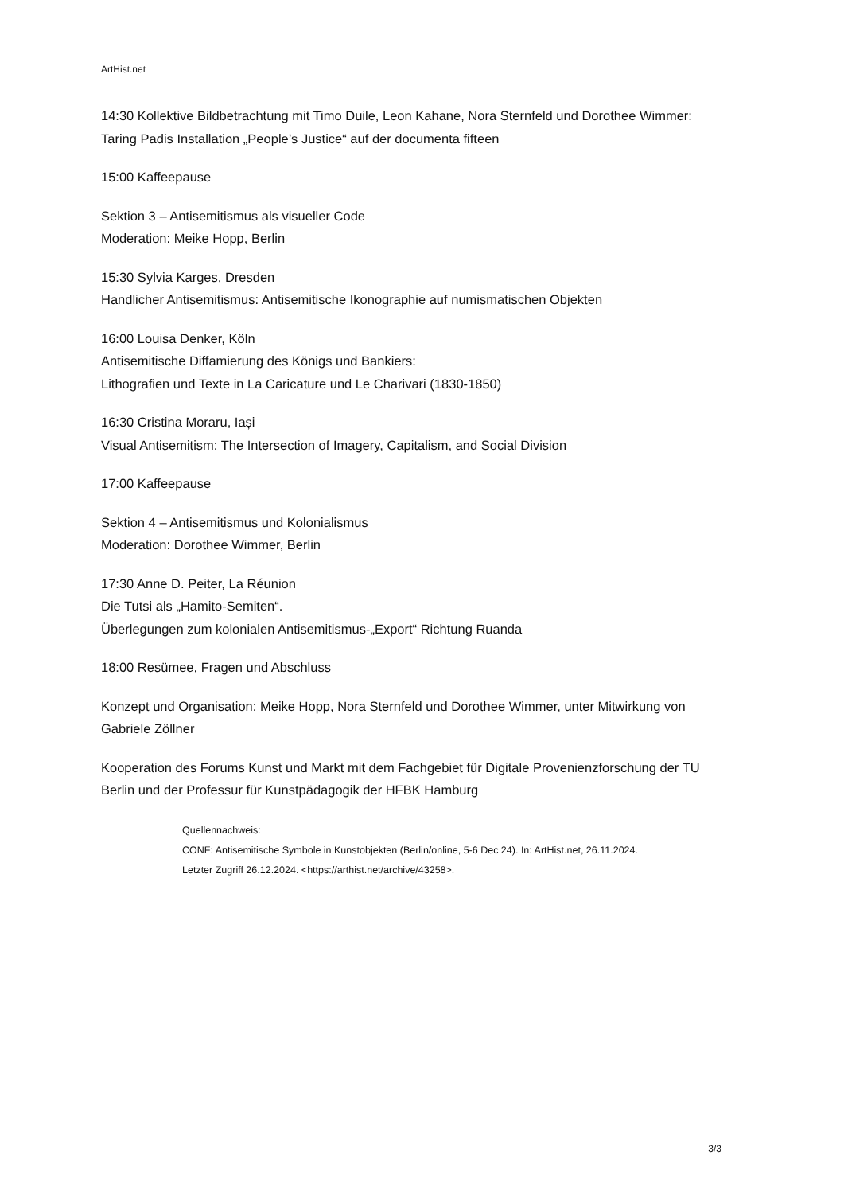ArtHist.net
14:30 Kollektive Bildbetrachtung mit Timo Duile, Leon Kahane, Nora Sternfeld und Dorothee Wimmer: Taring Padis Installation „People’s Justice“ auf der documenta fifteen
15:00 Kaffeepause
Sektion 3 – Antisemitismus als visueller Code
Moderation: Meike Hopp, Berlin
15:30 Sylvia Karges, Dresden
Handlicher Antisemitismus: Antisemitische Ikonographie auf numismatischen Objekten
16:00 Louisa Denker, Köln
Antisemitische Diffamierung des Königs und Bankiers:
Lithografien und Texte in La Caricature und Le Charivari (1830-1850)
16:30 Cristina Moraru, Iași
Visual Antisemitism: The Intersection of Imagery, Capitalism, and Social Division
17:00 Kaffeepause
Sektion 4 – Antisemitismus und Kolonialismus
Moderation: Dorothee Wimmer, Berlin
17:30 Anne D. Peiter, La Réunion
Die Tutsi als „Hamito-Semiten“.
Überlegungen zum kolonialen Antisemitismus-„Export“ Richtung Ruanda
18:00 Resümee, Fragen und Abschluss
Konzept und Organisation: Meike Hopp, Nora Sternfeld und Dorothee Wimmer, unter Mitwirkung von Gabriele Zöllner
Kooperation des Forums Kunst und Markt mit dem Fachgebiet für Digitale Provenienzforschung der TU Berlin und der Professur für Kunstpädagogik der HFBK Hamburg
Quellennachweis:
CONF: Antisemitische Symbole in Kunstobjekten (Berlin/online, 5-6 Dec 24). In: ArtHist.net, 26.11.2024.
Letzter Zugriff 26.12.2024. <https://arthist.net/archive/43258>.
3/3